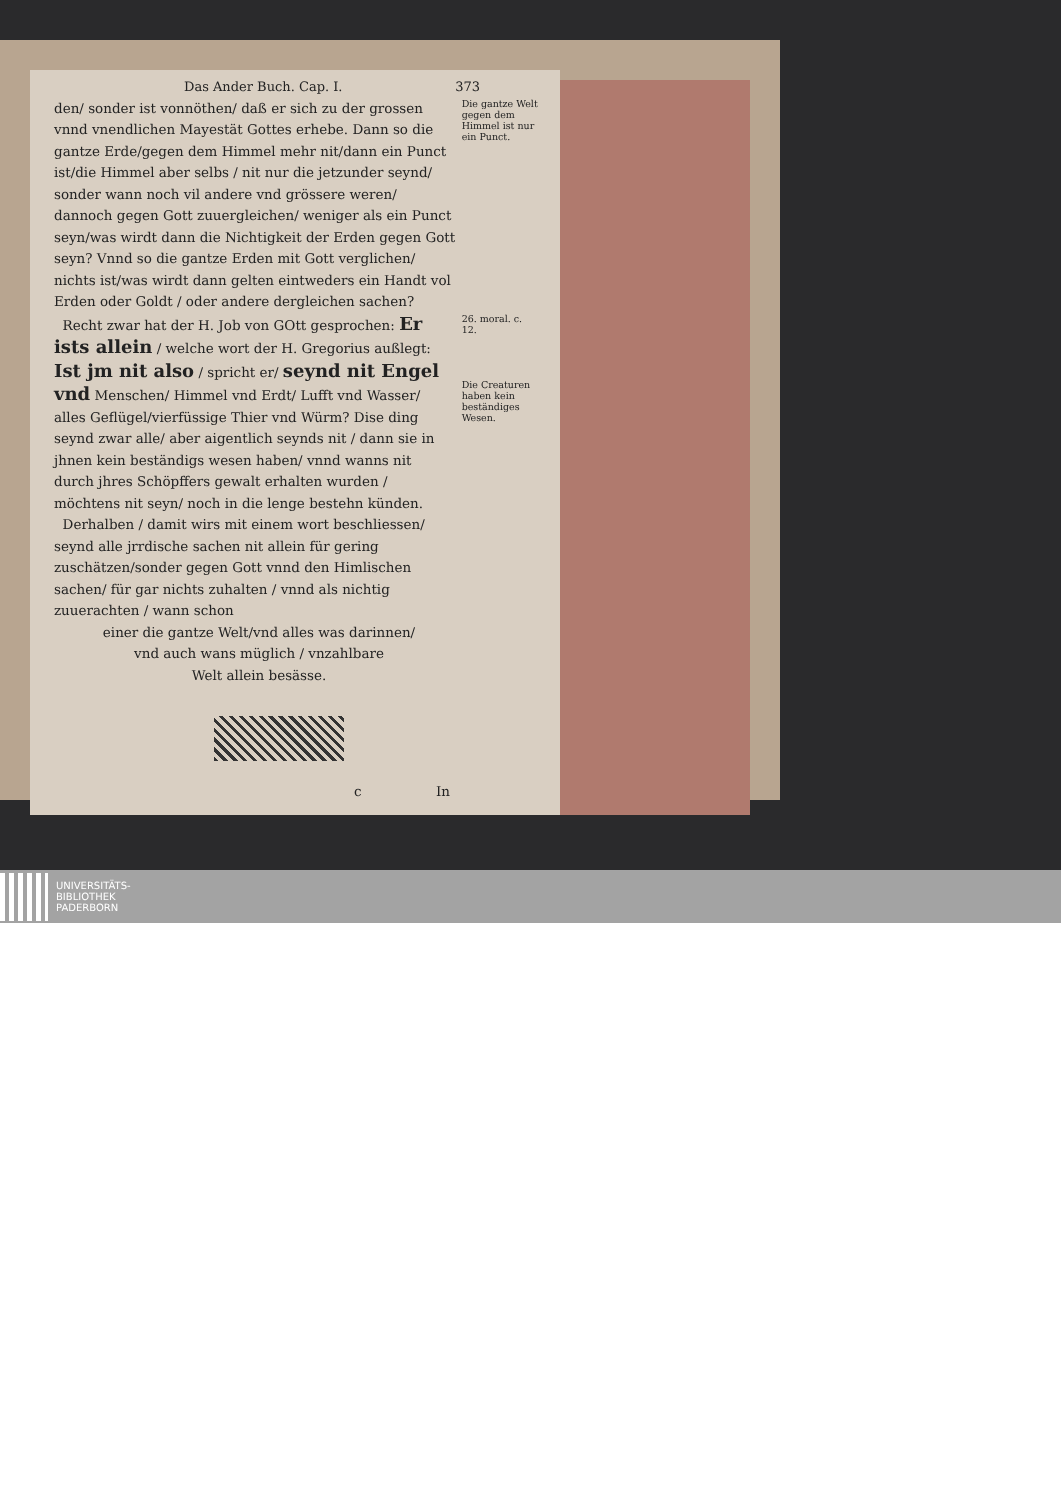Das Ander Buch. Cap. I. 373
den/ sonder ist vonnöthen/ daß er sich zu der grossen vnnd vnendlichen Mayestät Gottes erhebe. Dann so die gantze Erde/gegen dem Himmel mehr nit/dann ein Punct ist/die Himmel aber selbs / nit nur die jetzunder seynd/ sonder wann noch vil andere vnd grössere weren/ dannoch gegen Gott zuuergleichen/ weniger als ein Punct seyn/was wirdt dann die Nichtigkeit der Erden gegen Gott seyn? Vnnd so die gantze Erden mit Gott verglichen/ nichts ist/was wirdt dann gelten eintweders ein Handt vol Erden oder Goldt / oder andere dergleichen sachen?
Die gantze Welt gegen dem Himmel ist nur ein Punct.
Recht zwar hat der H. Job von GOtt gesprochen: Er ists allein / welche wort der H. Gregorius außlegt: Ist jm nit also / spricht er/ seynd nit Engel vnd Menschen/ Himmel vnd Erdt/ Lufft vnd Wasser/ alles Geflügel/vierfüssige Thier vnd Würm? Dise ding seynd zwar alle/ aber aigentlich seynds nit / dann sie in jhnen kein beständigs wesen haben/ vnnd wanns nit durch jhres Schöpffers gewalt erhalten wurden / möchtens nit seyn/ noch in die lenge bestehn künden.
26. moral. c. 12.
Die Creaturen haben kein beständiges Wesen.
Derhalben / damit wirs mit einem wort beschliessen/ seynd alle jrrdische sachen nit allein für gering zuschätzen/sonder gegen Gott vnnd den Himlischen sachen/ für gar nichts zuhalten / vnnd als nichtig zuuerachten / wann schon
einer die gantze Welt/vnd alles was darinnen/
vnd auch wans müglich / vnzahlbare
Welt allein besässe.
c In
UNIVERSITÄTS-
BIBLIOTHEK
PADERBORN